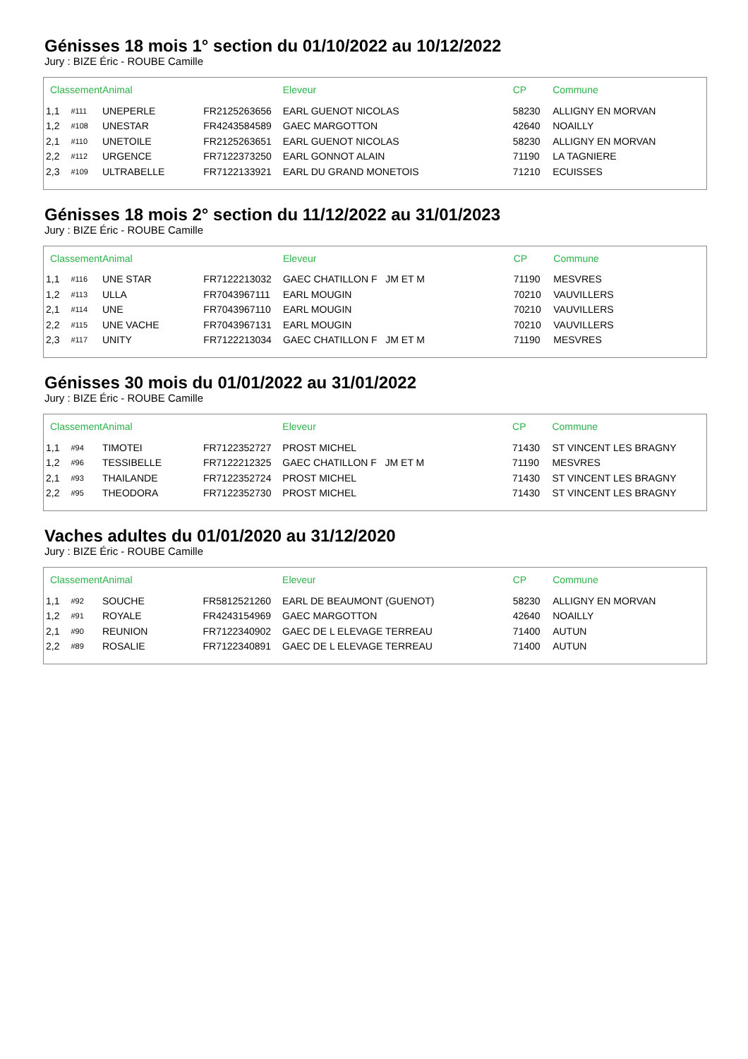Génisses 18 mois 1° section du 01/10/2022 au 10/12/2022
Jury : BIZE Éric - ROUBE Camille
| Classement | | Animal | | Eleveur | CP | Commune |
| --- | --- | --- | --- | --- | --- | --- |
| 1,1 | #111 | UNEPERLE | FR2125263656 | EARL GUENOT NICOLAS | 58230 | ALLIGNY EN MORVAN |
| 1,2 | #108 | UNESTAR | FR4243584589 | GAEC MARGOTTON | 42640 | NOAILLY |
| 2,1 | #110 | UNETOILE | FR2125263651 | EARL GUENOT NICOLAS | 58230 | ALLIGNY EN MORVAN |
| 2,2 | #112 | URGENCE | FR7122373250 | EARL GONNOT ALAIN | 71190 | LA TAGNIERE |
| 2,3 | #109 | ULTRABELLE | FR7122133921 | EARL DU GRAND MONETOIS | 71210 | ECUISSES |
Génisses 18 mois 2° section du 11/12/2022 au 31/01/2023
Jury : BIZE Éric - ROUBE Camille
| Classement | | Animal | | Eleveur | CP | Commune |
| --- | --- | --- | --- | --- | --- | --- |
| 1,1 | #116 | UNE STAR | FR7122213032 | GAEC CHATILLON F JM ET M | 71190 | MESVRES |
| 1,2 | #113 | ULLA | FR7043967111 | EARL MOUGIN | 70210 | VAUVILLERS |
| 2,1 | #114 | UNE | FR7043967110 | EARL MOUGIN | 70210 | VAUVILLERS |
| 2,2 | #115 | UNE VACHE | FR7043967131 | EARL MOUGIN | 70210 | VAUVILLERS |
| 2,3 | #117 | UNITY | FR7122213034 | GAEC CHATILLON F JM ET M | 71190 | MESVRES |
Génisses 30 mois du 01/01/2022 au 31/01/2022
Jury : BIZE Éric - ROUBE Camille
| Classement | | Animal | | Eleveur | CP | Commune |
| --- | --- | --- | --- | --- | --- | --- |
| 1,1 | #94 | TIMOTEI | FR7122352727 | PROST MICHEL | 71430 | ST VINCENT LES BRAGNY |
| 1,2 | #96 | TESSIBELLE | FR7122212325 | GAEC CHATILLON F JM ET M | 71190 | MESVRES |
| 2,1 | #93 | THAILANDE | FR7122352724 | PROST MICHEL | 71430 | ST VINCENT LES BRAGNY |
| 2,2 | #95 | THEODORA | FR7122352730 | PROST MICHEL | 71430 | ST VINCENT LES BRAGNY |
Vaches adultes du 01/01/2020 au 31/12/2020
Jury : BIZE Éric - ROUBE Camille
| Classement | | Animal | | Eleveur | CP | Commune |
| --- | --- | --- | --- | --- | --- | --- |
| 1,1 | #92 | SOUCHE | FR5812521260 | EARL DE BEAUMONT (GUENOT) | 58230 | ALLIGNY EN MORVAN |
| 1,2 | #91 | ROYALE | FR4243154969 | GAEC MARGOTTON | 42640 | NOAILLY |
| 2,1 | #90 | REUNION | FR7122340902 | GAEC DE L ELEVAGE TERREAU | 71400 | AUTUN |
| 2,2 | #89 | ROSALIE | FR7122340891 | GAEC DE L ELEVAGE TERREAU | 71400 | AUTUN |